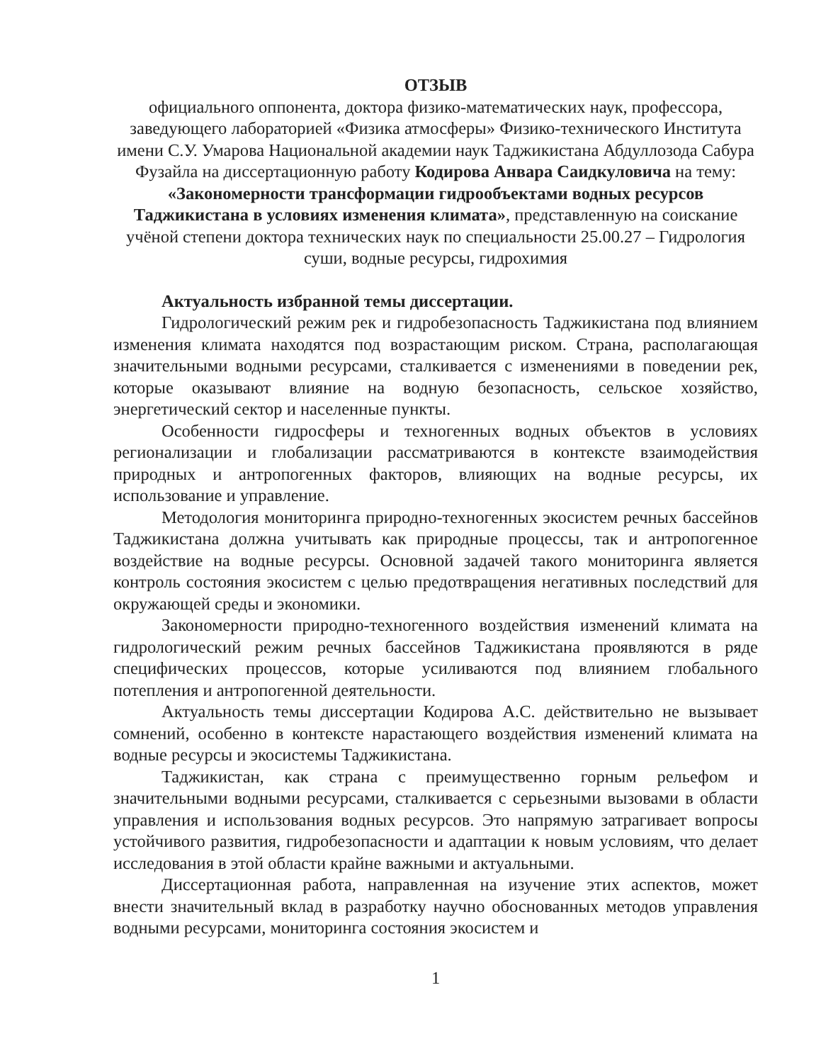ОТЗЫВ
официального оппонента, доктора физико-математических наук, профессора, заведующего лабораторией «Физика атмосферы» Физико-технического Института имени С.У. Умарова Национальной академии наук Таджикистана Абдуллозода Сабура Фузайла на диссертационную работу Кодирова Анвара Саидкуловича на тему: «Закономерности трансформации гидрообъектами водных ресурсов Таджикистана в условиях изменения климата», представленную на соискание учёной степени доктора технических наук по специальности 25.00.27 – Гидрология суши, водные ресурсы, гидрохимия
Актуальность избранной темы диссертации.
Гидрологический режим рек и гидробезопасность Таджикистана под влиянием изменения климата находятся под возрастающим риском. Страна, располагающая значительными водными ресурсами, сталкивается с изменениями в поведении рек, которые оказывают влияние на водную безопасность, сельское хозяйство, энергетический сектор и населенные пункты.
Особенности гидросферы и техногенных водных объектов в условиях регионализации и глобализации рассматриваются в контексте взаимодействия природных и антропогенных факторов, влияющих на водные ресурсы, их использование и управление.
Методология мониторинга природно-техногенных экосистем речных бассейнов Таджикистана должна учитывать как природные процессы, так и антропогенное воздействие на водные ресурсы. Основной задачей такого мониторинга является контроль состояния экосистем с целью предотвращения негативных последствий для окружающей среды и экономики.
Закономерности природно-техногенного воздействия изменений климата на гидрологический режим речных бассейнов Таджикистана проявляются в ряде специфических процессов, которые усиливаются под влиянием глобального потепления и антропогенной деятельности.
Актуальность темы диссертации Кодирова А.С. действительно не вызывает сомнений, особенно в контексте нарастающего воздействия изменений климата на водные ресурсы и экосистемы Таджикистана.
Таджикистан, как страна с преимущественно горным рельефом и значительными водными ресурсами, сталкивается с серьезными вызовами в области управления и использования водных ресурсов. Это напрямую затрагивает вопросы устойчивого развития, гидробезопасности и адаптации к новым условиям, что делает исследования в этой области крайне важными и актуальными.
Диссертационная работа, направленная на изучение этих аспектов, может внести значительный вклад в разработку научно обоснованных методов управления водными ресурсами, мониторинга состояния экосистем и
1